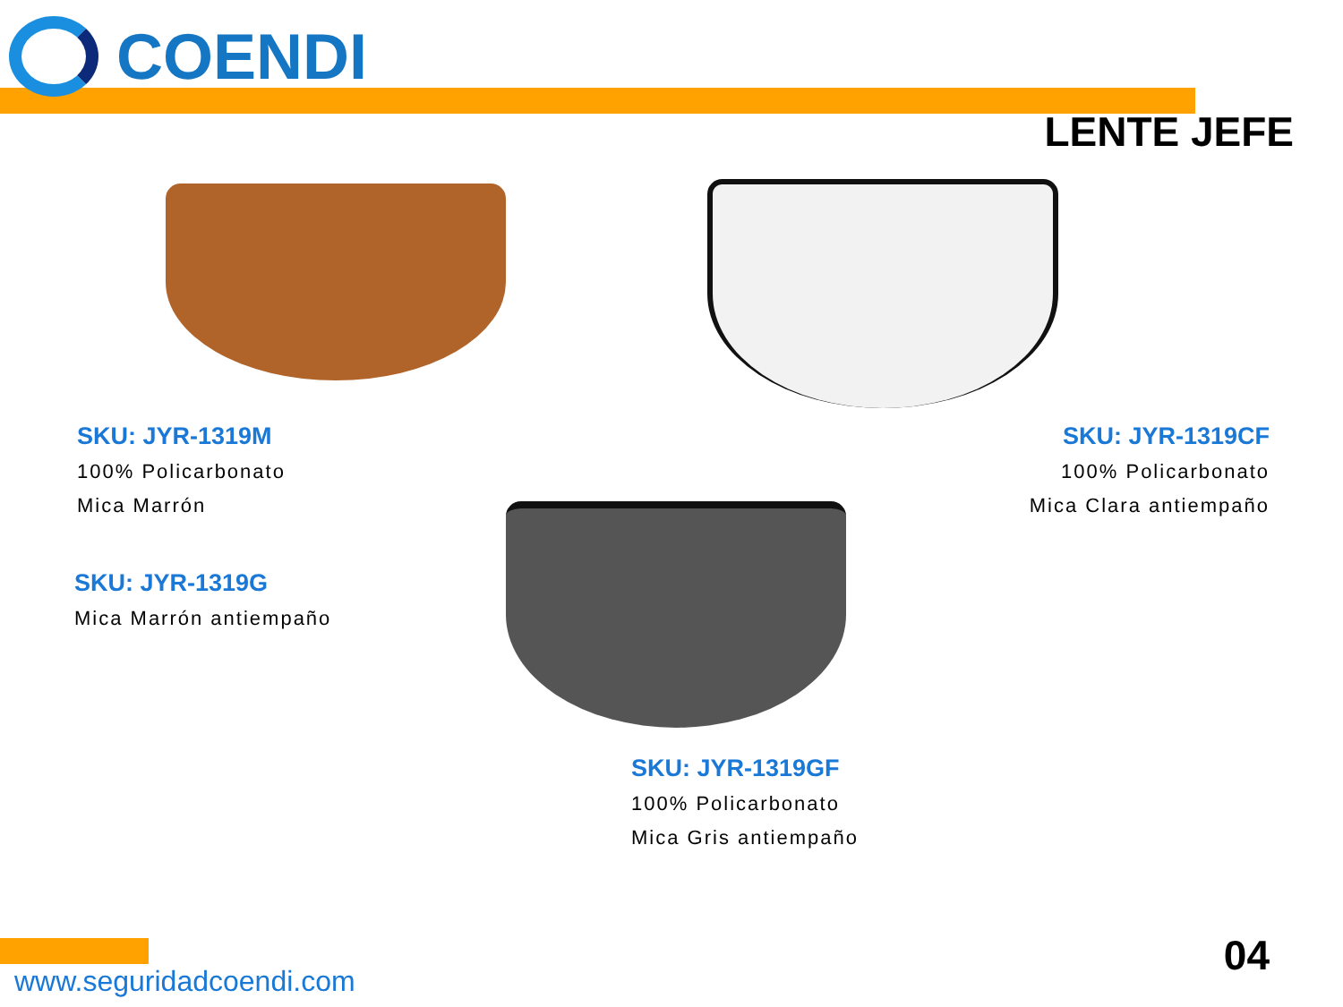COENDI
LENTE JEFE
SKU: JYR-1319M
100% Policarbonato
Mica Marrón
SKU: JYR-1319CF
100% Policarbonato
Mica Clara antiempaño
SKU: JYR-1319G
Mica Marrón antiempaño
SKU: JYR-1319GF
100% Policarbonato
Mica Gris antiempaño
04
www.seguridadcoendi.com